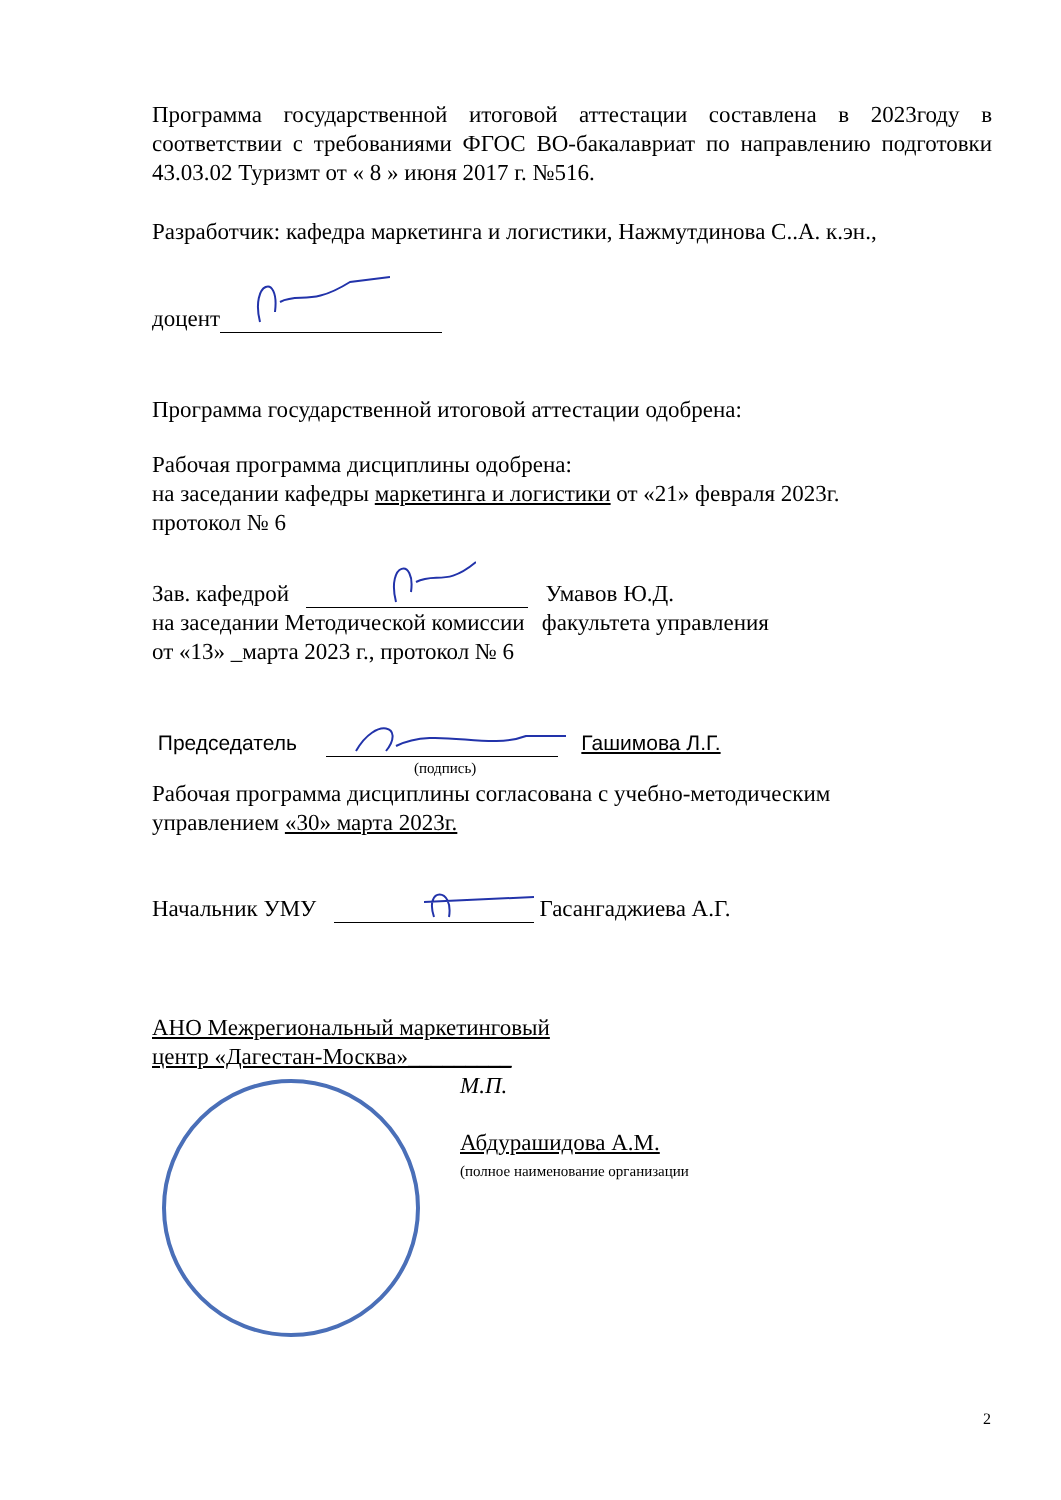Программа государственной итоговой аттестации составлена в 2023году в соответствии с требованиями ФГОС ВО-бакалавриат по направлению подготовки 43.03.02 Туризмт от « 8 » июня 2017 г. №516.
Разработчик: кафедра маркетинга и логистики, Нажмутдинова С..А. к.эн.,
доцент
Программа государственной итоговой аттестации одобрена:
Рабочая программа дисциплины одобрена:
на заседании кафедры маркетинга и логистики от «21» февраля 2023г.
протокол № 6
Зав. кафедрой Умавов Ю.Д.
на заседании Методической комиссии факультета управления
от «13» _марта 2023 г., протокол № 6
Председатель Гашимова Л.Г.
(подпись)
Рабочая программа дисциплины согласована с учебно-методическим
управлением «30» марта 2023г.
Начальник УМУ Гасангаджиева А.Г.
АНО Межрегиональный маркетинговый
центр «Дагестан-Москва»_________
М.П.
Абдурашидова А.М.
(полное наименование организации
2